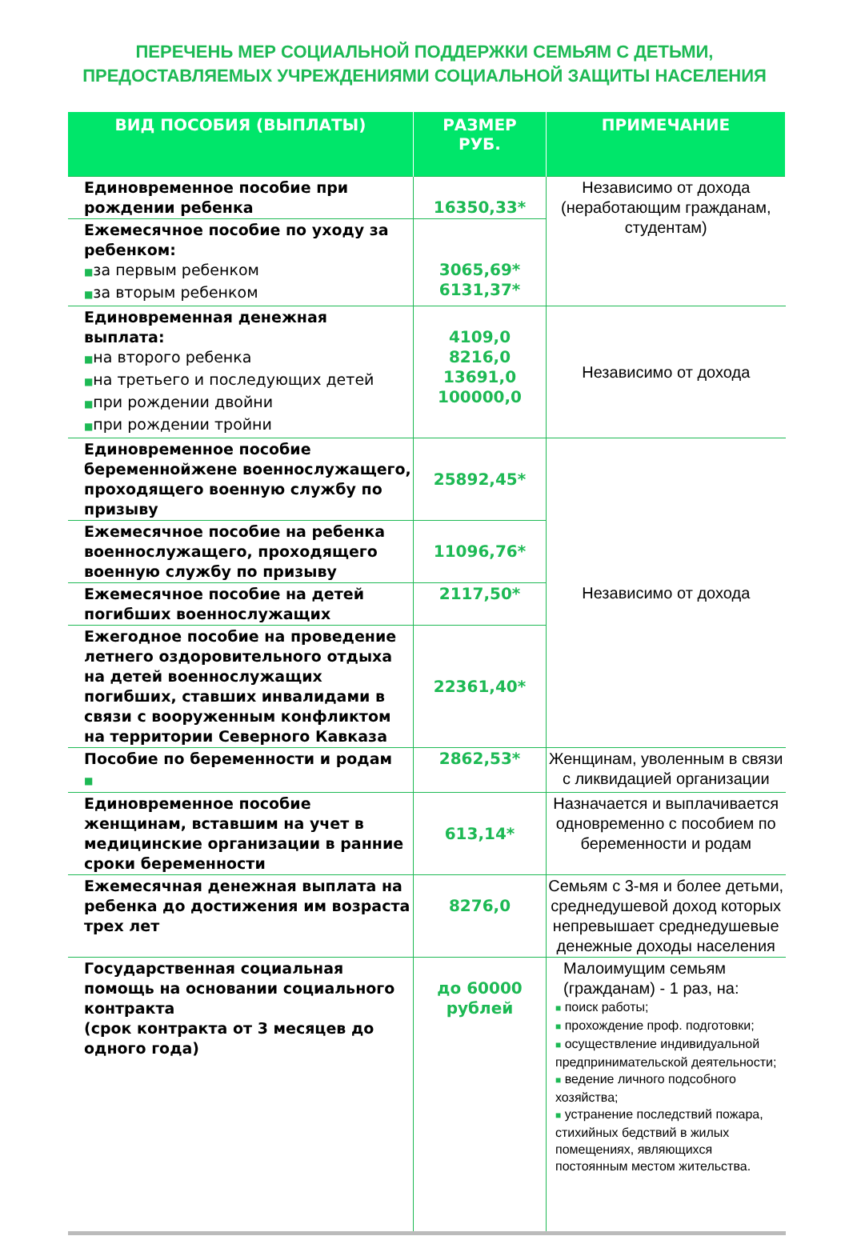ПЕРЕЧЕНЬ МЕР СОЦИАЛЬНОЙ ПОДДЕРЖКИ СЕМЬЯМ С ДЕТЬМИ,
ПРЕДОСТАВЛЯЕМЫХ УЧРЕЖДЕНИЯМИ СОЦИАЛЬНОЙ ЗАЩИТЫ НАСЕЛЕНИЯ
| ВИД ПОСОБИЯ (ВЫПЛАТЫ) | РАЗМЕР РУБ. | ПРИМЕЧАНИЕ |
| --- | --- | --- |
| Единовременное пособие при рождении ребенка | 16350,33* | Независимо от дохода (неработающим гражданам, студентам) |
| Ежемесячное пособие по уходу за ребенком: ■ за первым ребенком ■ за вторым ребенком | 3065,69* 6131,37* | |
| Единовременная денежная выплата: ■ на второго ребенка ■ на третьего и последующих детей ■ при рождении двойни ■ при рождении тройни | 4109,0 8216,0 13691,0 100000,0 | Независимо от дохода |
| Единовременное пособие беременнойжене военнослужащего, проходящего военную службу по призыву | 25892,45* | Независимо от дохода |
| Ежемесячное пособие на ребенка военнослужащего, проходящего военную службу по призыву | 11096,76* | |
| Ежемесячное пособие на детей погибших военнослужащих | 2117,50* | |
| Ежегодное пособие на проведение летнего оздоровительного отдыха на детей военнослужащих погибших, ставших инвалидами в связи с вооруженным конфликтом на территории Северного Кавказа | 22361,40* | |
| Пособие по беременности и родам ■ | 2862,53* | Женщинам, уволенным в связи с ликвидацией организации |
| Единовременное пособие женщинам, вставшим на учет в медицинские организации в ранние сроки беременности | 613,14* | Назначается и выплачивается одновременно с пособием по беременности и родам |
| Ежемесячная денежная выплата на ребенка до достижения им возраста трех лет | 8276,0 | Семьям с 3-мя и более детьми, среднедушевой доход которых непревышает среднедушевые денежные доходы населения |
| Государственная социальная помощь на основании социального контракта (срок контракта от 3 месяцев до одного года) | до 60000 рублей | Малоимущим семьям (гражданам) - 1 раз, на: ■ поиск работы; ■ прохождение проф. подготовки; ■ осуществление индивидуальной предпринимательской деятельности; ■ ведение личного подсобного хозяйства; ■ устранение последствий пожара, стихийных бедствий в жилых помещениях, являющихся постоянным местом жительства. |